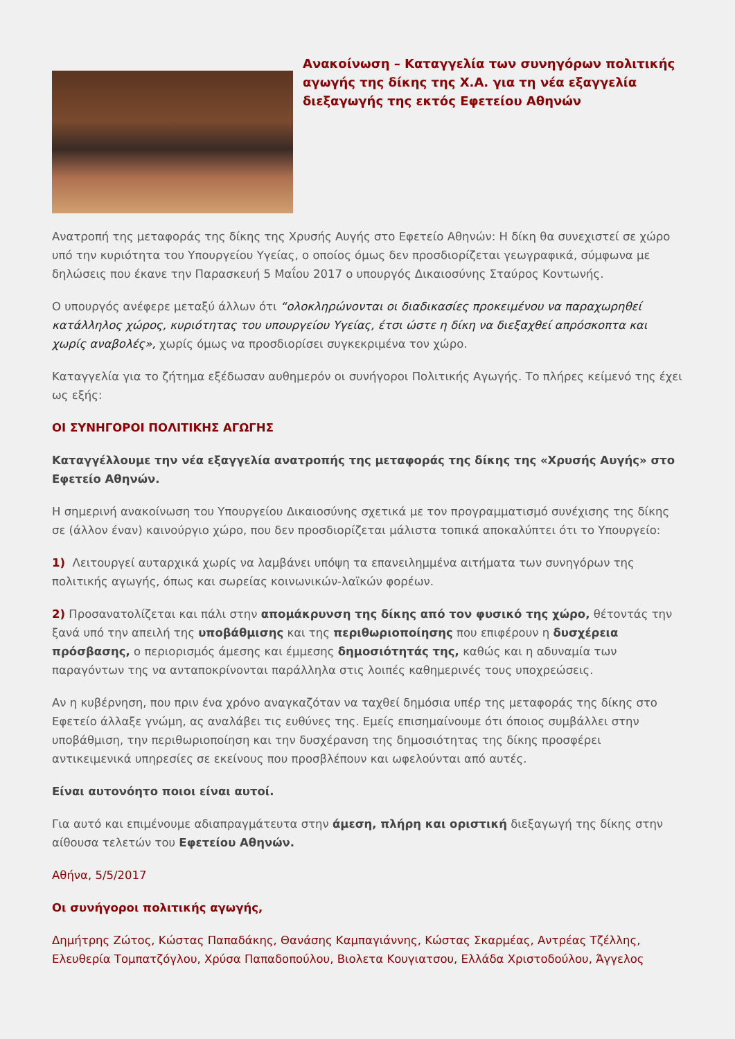Ανακοίνωση – Καταγγελία των συνηγόρων πολιτικής αγωγής της δίκης της Χ.Α. για τη νέα εξαγγελία διεξαγωγής της εκτός Εφετείου Αθηνών
Ανατροπή της μεταφοράς της δίκης της Χρυσής Αυγής στο Εφετείο Αθηνών: Η δίκη θα συνεχιστεί σε χώρο υπό την κυριότητα του Υπουργείου Υγείας, ο οποίος όμως δεν προσδιορίζεται γεωγραφικά, σύμφωνα με δηλώσεις που έκανε την Παρασκευή 5 Μαΐου 2017 ο υπουργός Δικαιοσύνης Σταύρος Κοντωνής.
Ο υπουργός ανέφερε μεταξύ άλλων ότι “ολοκληρώνονται οι διαδικασίες προκειμένου να παραχωρηθεί κατάλληλος χώρος, κυριότητας του υπουργείου Υγείας, έτσι ώστε η δίκη να διεξαχθεί απρόσκοπτα και χωρίς αναβολές», χωρίς όμως να προσδιορίσει συγκεκριμένα τον χώρο.
Καταγγελία για το ζήτημα εξέδωσαν αυθημερόν οι συνήγοροι Πολιτικής Αγωγής. Το πλήρες κείμενό της έχει ως εξής:
ΟΙ ΣΥΝΗΓΟΡΟΙ ΠΟΛΙΤΙΚΗΣ ΑΓΩΓΗΣ
Καταγγέλλουμε την νέα εξαγγελία ανατροπής της μεταφοράς της δίκης της «Χρυσής Αυγής» στο Εφετείο Αθηνών.
Η σημερινή ανακοίνωση του Υπουργείου Δικαιοσύνης σχετικά με τον προγραμματισμό συνέχισης της δίκης σε (άλλον έναν) καινούργιο χώρο, που δεν προσδιορίζεται μάλιστα τοπικά αποκαλύπτει ότι το Υπουργείο:
1) Λειτουργεί αυταρχικά χωρίς να λαμβάνει υπόψη τα επανειλημμένα αιτήματα των συνηγόρων της πολιτικής αγωγής, όπως και σωρείας κοινωνικών-λαϊκών φορέων.
2) Προσανατολίζεται και πάλι στην απομάκρυνση της δίκης από τον φυσικό της χώρο, θέτοντάς την ξανά υπό την απειλή της υποβάθμισης και της περιθωριοποίησης που επιφέρουν η δυσχέρεια πρόσβασης, ο περιορισμός άμεσης και έμμεσης δημοσιότητάς της, καθώς και η αδυναμία των παραγόντων της να ανταποκρίνονται παράλληλα στις λοιπές καθημερινές τους υποχρεώσεις.
Αν η κυβέρνηση, που πριν ένα χρόνο αναγκαζόταν να ταχθεί δημόσια υπέρ της μεταφοράς της δίκης στο Εφετείο άλλαξε γνώμη, ας αναλάβει τις ευθύνες της. Εμείς επισημαίνουμε ότι όποιος συμβάλλει στην υποβάθμιση, την περιθωριοποίηση και την δυσχέρανση της δημοσιότητας της δίκης προσφέρει αντικειμενικά υπηρεσίες σε εκείνους που προσβλέπουν και ωφελούνται από αυτές.
Είναι αυτονόητο ποιοι είναι αυτοί.
Για αυτό και επιμένουμε αδιαπραγμάτευτα στην άμεση, πλήρη και οριστική διεξαγωγή της δίκης στην αίθουσα τελετών του Εφετείου Αθηνών.
Αθήνα, 5/5/2017
Οι συνήγοροι πολιτικής αγωγής,
Δημήτρης Ζώτος, Κώστας Παπαδάκης, Θανάσης Καμπαγιάννης, Κώστας Σκαρμέας, Αντρέας Τζέλλης, Ελευθερία Τομπατζόγλου, Χρύσα Παπαδοπούλου, Βιολετα Κουγιατσου, Ελλάδα Χριστοδούλου, Άγγελος